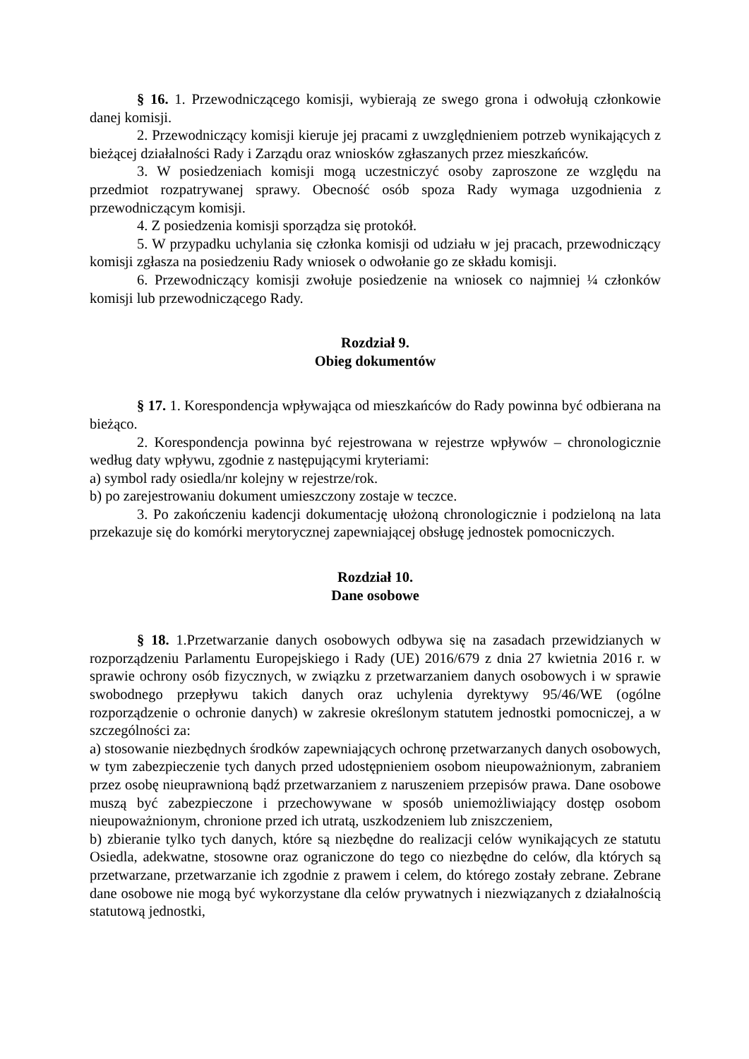§ 16. 1. Przewodniczącego komisji, wybierają ze swego grona i odwołują członkowie danej komisji.
2. Przewodniczący komisji kieruje jej pracami z uwzględnieniem potrzeb wynikających z bieżącej działalności Rady i Zarządu oraz wniosków zgłaszanych przez mieszkańców.
3. W posiedzeniach komisji mogą uczestniczyć osoby zaproszone ze względu na przedmiot rozpatrywanej sprawy. Obecność osób spoza Rady wymaga uzgodnienia z przewodniczącym komisji.
4. Z posiedzenia komisji sporządza się protokół.
5. W przypadku uchylania się członka komisji od udziału w jej pracach, przewodniczący komisji zgłasza na posiedzeniu Rady wniosek o odwołanie go ze składu komisji.
6. Przewodniczący komisji zwołuje posiedzenie na wniosek co najmniej ¼ członków komisji lub przewodniczącego Rady.
Rozdział 9.
Obieg dokumentów
§ 17. 1. Korespondencja wpływająca od mieszkańców do Rady powinna być odbierana na bieżąco.
2. Korespondencja powinna być rejestrowana w rejestrze wpływów – chronologicznie według daty wpływu, zgodnie z następującymi kryteriami:
a) symbol rady osiedla/nr kolejny w rejestrze/rok.
b) po zarejestrowaniu dokument umieszczony zostaje w teczce.
3. Po zakończeniu kadencji dokumentację ułożoną chronologicznie i podzieloną na lata przekazuje się do komórki merytorycznej zapewniającej obsługę jednostek pomocniczych.
Rozdział 10.
Dane osobowe
§ 18. 1.Przetwarzanie danych osobowych odbywa się na zasadach przewidzianych w rozporządzeniu Parlamentu Europejskiego i Rady (UE) 2016/679 z dnia 27 kwietnia 2016 r. w sprawie ochrony osób fizycznych, w związku z przetwarzaniem danych osobowych i w sprawie swobodnego przepływu takich danych oraz uchylenia dyrektywy 95/46/WE (ogólne rozporządzenie o ochronie danych) w zakresie określonym statutem jednostki pomocniczej, a w szczególności za:
a) stosowanie niezbędnych środków zapewniających ochronę przetwarzanych danych osobowych, w tym zabezpieczenie tych danych przed udostępnieniem osobom nieupoważnionym, zabraniem przez osobę nieuprawnioną bądź przetwarzaniem z naruszeniem przepisów prawa. Dane osobowe muszą być zabezpieczone i przechowywane w sposób uniemożliwiający dostęp osobom nieupoważnionym, chronione przed ich utratą, uszkodzeniem lub zniszczeniem,
b) zbieranie tylko tych danych, które są niezbędne do realizacji celów wynikających ze statutu Osiedla, adekwatne, stosowne oraz ograniczone do tego co niezbędne do celów, dla których są przetwarzane, przetwarzanie ich zgodnie z prawem i celem, do którego zostały zebrane. Zebrane dane osobowe nie mogą być wykorzystane dla celów prywatnych i niezwiązanych z działalnością statutową jednostki,